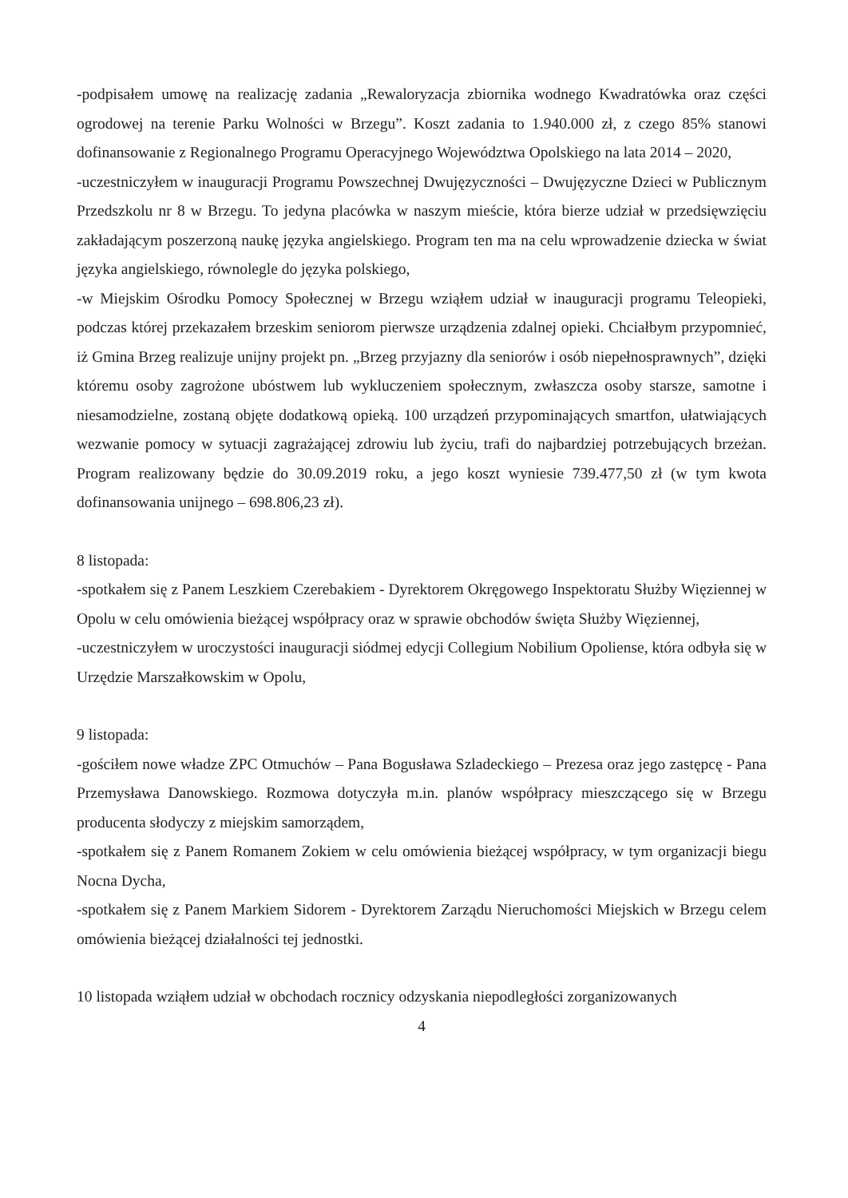-podpisałem umowę na realizację zadania „Rewaloryzacja zbiornika wodnego Kwadratówka oraz części ogrodowej na terenie Parku Wolności w Brzegu”. Koszt zadania to 1.940.000 zł, z czego 85% stanowi dofinansowanie z Regionalnego Programu Operacyjnego Województwa Opolskiego na lata 2014 – 2020,
-uczestniczyłem w inauguracji Programu Powszechnej Dwujęzyczności – Dwujęzyczne Dzieci w Publicznym Przedszkolu nr 8 w Brzegu. To jedyna placówka w naszym mieście, która bierze udział w przedsięwzięciu zakładającym poszerzoną naukę języka angielskiego. Program ten ma na celu wprowadzenie dziecka w świat języka angielskiego, równolegle do języka polskiego,
-w Miejskim Ośrodku Pomocy Społecznej w Brzegu wziąłem udział w inauguracji programu Teleopieki, podczas której przekazałem brzeskim seniorom pierwsze urządzenia zdalnej opieki. Chciałbym przypomnieć, iż Gmina Brzeg realizuje unijny projekt pn. „Brzeg przyjazny dla seniorów i osób niepełnosprawnych”, dzięki któremu osoby zagrożone ubóstwem lub wykluczeniem społecznym, zwłaszcza osoby starsze, samotne i niesamodzielne, zostaną objęte dodatkową opieką. 100 urządzeń przypominających smartfon, ułatwiających wezwanie pomocy w sytuacji zagrażającej zdrowiu lub życiu, trafi do najbardziej potrzebujących brzeżan. Program realizowany będzie do 30.09.2019 roku, a jego koszt wyniesie 739.477,50 zł (w tym kwota dofinansowania unijnego – 698.806,23 zł).
8 listopada:
-spotkałem się z Panem Leszkiem Czerebakiem - Dyrektorem Okręgowego Inspektoratu Służby Więziennej w Opolu w celu omówienia bieżącej współpracy oraz w sprawie obchodów święta Służby Więziennej,
-uczestniczyłem w uroczystości inauguracji siódmej edycji Collegium Nobilium Opoliense, która odbyła się w Urzędzie Marszałkowskim w Opolu,
9 listopada:
-gościłem nowe władze ZPC Otmuchów – Pana Bogusława Szladeckiego – Prezesa oraz jego zastępcę - Pana Przemysława Danowskiego. Rozmowa dotyczyła m.in. planów współpracy mieszczącego się w Brzegu producenta słodyczy z miejskim samorządem,
-spotkałem się z Panem Romanem Zokiem w celu omówienia bieżącej współpracy, w tym organizacji biegu Nocna Dycha,
-spotkałem się z Panem Markiem Sidorem - Dyrektorem Zarządu Nieruchomości Miejskich w Brzegu celem omówienia bieżącej działalności tej jednostki.
10 listopada wziąłem udział w obchodach rocznicy odzyskania niepodległości zorganizowanych
4